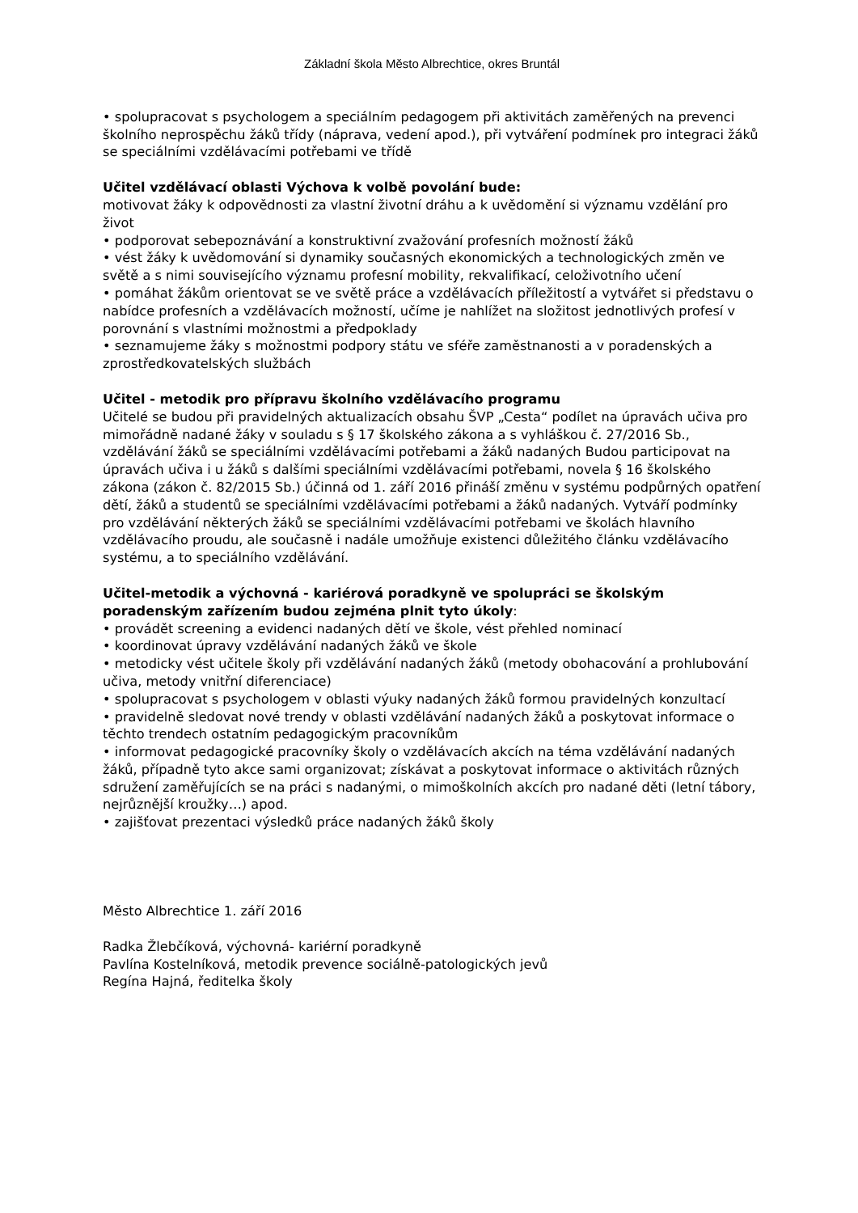Základní škola Město Albrechtice, okres Bruntál
• spolupracovat s psychologem a speciálním pedagogem při aktivitách zaměřených na prevenci školního neprospěchu žáků třídy (náprava, vedení apod.), při vytváření podmínek pro integraci žáků se speciálními vzdělávacími potřebami ve třídě
Učitel vzdělávací oblasti Výchova k volbě povolání bude:
motivovat žáky k odpovědnosti za vlastní životní dráhu a k uvědomění si významu vzdělání pro život
• podporovat sebepoznávání a konstruktivní zvažování profesních možností žáků
• vést žáky k uvědomování si dynamiky současných ekonomických a technologických změn ve světě a s nimi souvisejícího významu profesní mobility, rekvalifikací, celoživotního učení
• pomáhat žákům orientovat se ve světě práce a vzdělávacích příležitostí a vytvářet si představu o nabídce profesních a vzdělávacích možností, učíme je nahlížet na složitost jednotlivých profesí v porovnání s vlastními možnostmi a předpoklady
• seznamujeme žáky s možnostmi podpory státu ve sféře zaměstnanosti a v poradenských a zprostředkovatelských službách
Učitel - metodik pro přípravu školního vzdělávacího programu
Učitelé se budou při pravidelných aktualizacích obsahu ŠVP „Cesta“ podílet na úpravách učiva pro mimořádně nadané žáky v souladu s § 17 školského zákona a s vyhláškou č. 27/2016 Sb., vzdělávání žáků se speciálními vzdělávacími potřebami a žáků nadaných Budou participovat na úpravách učiva i u žáků s dalšími speciálními vzdělávacími potřebami, novela § 16 školského zákona (zákon č. 82/2015 Sb.) účinná od 1. září 2016 přináší změnu v systému podpůrných opatření dětí, žáků a studentů se speciálními vzdělávacími potřebami a žáků nadaných. Vytváří podmínky pro vzdělávání některých žáků se speciálními vzdělávacími potřebami ve školách hlavního vzdělávacího proudu, ale současně i nadále umožňuje existenci důležitého článku vzdělávacího systému, a to speciálního vzdělávání.
Učitel-metodik a výchovná - kariérová poradkyně ve spolupráci se školským poradenským zařízením budou zejména plnit tyto úkoly:
• provádět screening a evidenci nadaných dětí ve škole, vést přehled nominací
• koordinovat úpravy vzdělávání nadaných žáků ve škole
• metodicky vést učitele školy při vzdělávání nadaných žáků (metody obohacování a prohlubování učiva, metody vnitřní diferenciace)
• spolupracovat s psychologem v oblasti výuky nadaných žáků formou pravidelných konzultací
• pravidelně sledovat nové trendy v oblasti vzdělávání nadaných žáků a poskytovat informace o těchto trendech ostatním pedagogickým pracovníkům
• informovat pedagogické pracovníky školy o vzdělávacích akcích na téma vzdělávání nadaných žáků, případně tyto akce sami organizovat; získávat a poskytovat informace o aktivitách různých sdružení zaměřujících se na práci s nadanými, o mimoškolních akcích pro nadané děti (letní tábory, nejrůznější kroužky…) apod.
• zajišťovat prezentaci výsledků práce nadaných žáků školy
Město Albrechtice 1. září 2016
Radka Žlebčíková, výchovná- kariérní poradkyně
Pavlína Kostelníková, metodik prevence sociálně-patologických jevů
Regína Hajná, ředitelka školy